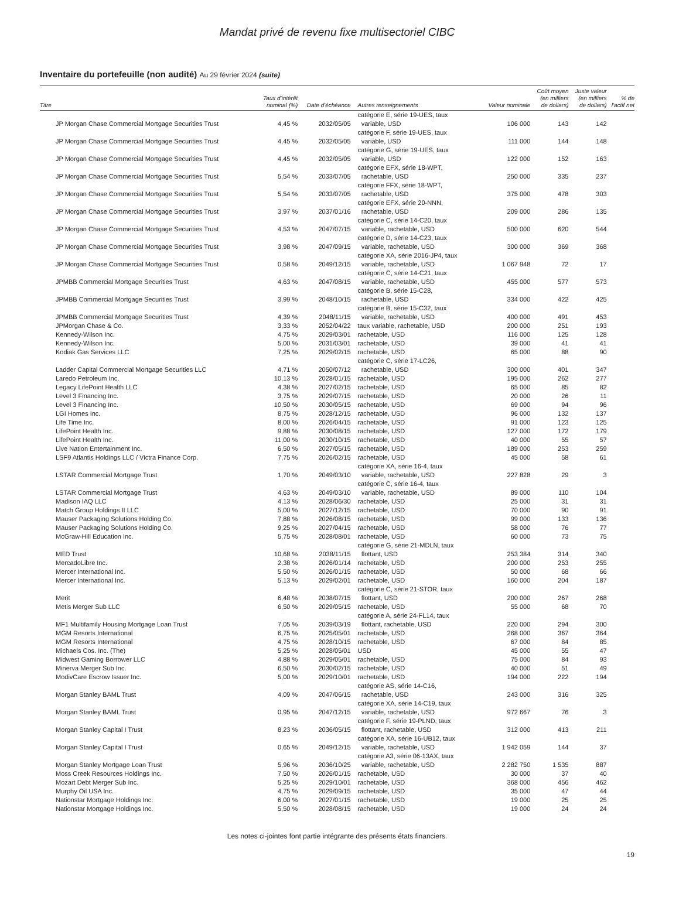Mandat privé de revenu fixe multisectoriel CIBC
Inventaire du portefeuille (non audité) Au 29 février 2024 (suite)
| Titre | Taux d'intérêt nominal (%) | Date d'échéance | Autres renseignements | Valeur nominale | Coût moyen (en milliers de dollars) | Juste valeur (en milliers de dollars) | % de l'actif net |
| --- | --- | --- | --- | --- | --- | --- | --- |
| JP Morgan Chase Commercial Mortgage Securities Trust | 4,45 % | 2032/05/05 | catégorie E, série 19-UES, taux variable, USD | 106 000 | 143 | 142 | |
| JP Morgan Chase Commercial Mortgage Securities Trust | 4,45 % | 2032/05/05 | catégorie F, série 19-UES, taux variable, USD | 111 000 | 144 | 148 | |
| JP Morgan Chase Commercial Mortgage Securities Trust | 4,45 % | 2032/05/05 | catégorie G, série 19-UES, taux variable, USD | 122 000 | 152 | 163 | |
| JP Morgan Chase Commercial Mortgage Securities Trust | 5,54 % | 2033/07/05 | catégorie EFX, série 18-WPT, rachetable, USD | 250 000 | 335 | 237 | |
| JP Morgan Chase Commercial Mortgage Securities Trust | 5,54 % | 2033/07/05 | catégorie FFX, série 18-WPT, rachetable, USD | 375 000 | 478 | 303 | |
| JP Morgan Chase Commercial Mortgage Securities Trust | 3,97 % | 2037/01/16 | catégorie EFX, série 20-NNN, rachetable, USD | 209 000 | 286 | 135 | |
| JP Morgan Chase Commercial Mortgage Securities Trust | 4,53 % | 2047/07/15 | catégorie C, série 14-C20, taux variable, rachetable, USD | 500 000 | 620 | 544 | |
| JP Morgan Chase Commercial Mortgage Securities Trust | 3,98 % | 2047/09/15 | catégorie D, série 14-C23, taux variable, rachetable, USD | 300 000 | 369 | 368 | |
| JP Morgan Chase Commercial Mortgage Securities Trust | 0,58 % | 2049/12/15 | catégorie XA, série 2016-JP4, taux variable, rachetable, USD | 1 067 948 | 72 | 17 | |
| JPMBB Commercial Mortgage Securities Trust | 4,63 % | 2047/08/15 | catégorie C, série 14-C21, taux variable, rachetable, USD | 455 000 | 577 | 573 | |
| JPMBB Commercial Mortgage Securities Trust | 3,99 % | 2048/10/15 | catégorie B, série 15-C28, rachetable, USD | 334 000 | 422 | 425 | |
| JPMBB Commercial Mortgage Securities Trust | 4,39 % | 2048/11/15 | catégorie B, série 15-C32, taux variable, rachetable, USD | 400 000 | 491 | 453 | |
| JPMorgan Chase & Co. | 3,33 % | 2052/04/22 | taux variable, rachetable, USD | 200 000 | 251 | 193 | |
| Kennedy-Wilson Inc. | 4,75 % | 2029/03/01 | rachetable, USD | 116 000 | 125 | 128 | |
| Kennedy-Wilson Inc. | 5,00 % | 2031/03/01 | rachetable, USD | 39 000 | 41 | 41 | |
| Kodiak Gas Services LLC | 7,25 % | 2029/02/15 | rachetable, USD | 65 000 | 88 | 90 | |
| Ladder Capital Commercial Mortgage Securities LLC | 4,71 % | 2050/07/12 | catégorie C, série 17-LC26, rachetable, USD | 300 000 | 401 | 347 | |
| Laredo Petroleum Inc. | 10,13 % | 2028/01/15 | rachetable, USD | 195 000 | 262 | 277 | |
| Legacy LifePoint Health LLC | 4,38 % | 2027/02/15 | rachetable, USD | 65 000 | 85 | 82 | |
| Level 3 Financing Inc. | 3,75 % | 2029/07/15 | rachetable, USD | 20 000 | 26 | 11 | |
| Level 3 Financing Inc. | 10,50 % | 2030/05/15 | rachetable, USD | 69 000 | 94 | 96 | |
| LGI Homes Inc. | 8,75 % | 2028/12/15 | rachetable, USD | 96 000 | 132 | 137 | |
| Life Time Inc. | 8,00 % | 2026/04/15 | rachetable, USD | 91 000 | 123 | 125 | |
| LifePoint Health Inc. | 9,88 % | 2030/08/15 | rachetable, USD | 127 000 | 172 | 179 | |
| LifePoint Health Inc. | 11,00 % | 2030/10/15 | rachetable, USD | 40 000 | 55 | 57 | |
| Live Nation Entertainment Inc. | 6,50 % | 2027/05/15 | rachetable, USD | 189 000 | 253 | 259 | |
| LSF9 Atlantis Holdings LLC / Victra Finance Corp. | 7,75 % | 2026/02/15 | rachetable, USD | 45 000 | 58 | 61 | |
| LSTAR Commercial Mortgage Trust | 1,70 % | 2049/03/10 | catégorie XA, série 16-4, taux variable, rachetable, USD | 227 828 | 29 | 3 | |
| LSTAR Commercial Mortgage Trust | 4,63 % | 2049/03/10 | catégorie C, série 16-4, taux variable, rachetable, USD | 89 000 | 110 | 104 | |
| Madison IAQ LLC | 4,13 % | 2028/06/30 | rachetable, USD | 25 000 | 31 | 31 | |
| Match Group Holdings II LLC | 5,00 % | 2027/12/15 | rachetable, USD | 70 000 | 90 | 91 | |
| Mauser Packaging Solutions Holding Co. | 7,88 % | 2026/08/15 | rachetable, USD | 99 000 | 133 | 136 | |
| Mauser Packaging Solutions Holding Co. | 9,25 % | 2027/04/15 | rachetable, USD | 58 000 | 76 | 77 | |
| McGraw-Hill Education Inc. | 5,75 % | 2028/08/01 | rachetable, USD | 60 000 | 73 | 75 | |
| MED Trust | 10,68 % | 2038/11/15 | catégorie G, série 21-MDLN, taux flottant, USD | 253 384 | 314 | 340 | |
| MercadoLibre Inc. | 2,38 % | 2026/01/14 | rachetable, USD | 200 000 | 253 | 255 | |
| Mercer International Inc. | 5,50 % | 2026/01/15 | rachetable, USD | 50 000 | 68 | 66 | |
| Mercer International Inc. | 5,13 % | 2029/02/01 | rachetable, USD | 160 000 | 204 | 187 | |
| Merit | 6,48 % | 2038/07/15 | catégorie C, série 21-STOR, taux flottant, USD | 200 000 | 267 | 268 | |
| Metis Merger Sub LLC | 6,50 % | 2029/05/15 | rachetable, USD | 55 000 | 68 | 70 | |
| MF1 Multifamily Housing Mortgage Loan Trust | 7,05 % | 2039/03/19 | catégorie A, série 24-FL14, taux flottant, rachetable, USD | 220 000 | 294 | 300 | |
| MGM Resorts International | 6,75 % | 2025/05/01 | rachetable, USD | 268 000 | 367 | 364 | |
| MGM Resorts International | 4,75 % | 2028/10/15 | rachetable, USD | 67 000 | 84 | 85 | |
| Michaels Cos. Inc. (The) | 5,25 % | 2028/05/01 | USD | 45 000 | 55 | 47 | |
| Midwest Gaming Borrower LLC | 4,88 % | 2029/05/01 | rachetable, USD | 75 000 | 84 | 93 | |
| Minerva Merger Sub Inc. | 6,50 % | 2030/02/15 | rachetable, USD | 40 000 | 51 | 49 | |
| ModivCare Escrow Issuer Inc. | 5,00 % | 2029/10/01 | rachetable, USD | 194 000 | 222 | 194 | |
| Morgan Stanley BAML Trust | 4,09 % | 2047/06/15 | catégorie AS, série 14-C16, rachetable, USD | 243 000 | 316 | 325 | |
| Morgan Stanley BAML Trust | 0,95 % | 2047/12/15 | catégorie XA, série 14-C19, taux variable, rachetable, USD | 972 667 | 76 | 3 | |
| Morgan Stanley Capital I Trust | 8,23 % | 2036/05/15 | catégorie F, série 19-PLND, taux flottant, rachetable, USD | 312 000 | 413 | 211 | |
| Morgan Stanley Capital I Trust | 0,65 % | 2049/12/15 | catégorie XA, série 16-UB12, taux variable, rachetable, USD | 1 942 059 | 144 | 37 | |
| Morgan Stanley Mortgage Loan Trust | 5,96 % | 2036/10/25 | catégorie A3, série 06-13AX, taux variable, rachetable, USD | 2 282 750 | 1 535 | 887 | |
| Moss Creek Resources Holdings Inc. | 7,50 % | 2026/01/15 | rachetable, USD | 30 000 | 37 | 40 | |
| Mozart Debt Merger Sub Inc. | 5,25 % | 2029/10/01 | rachetable, USD | 368 000 | 456 | 462 | |
| Murphy Oil USA Inc. | 4,75 % | 2029/09/15 | rachetable, USD | 35 000 | 47 | 44 | |
| Nationstar Mortgage Holdings Inc. | 6,00 % | 2027/01/15 | rachetable, USD | 19 000 | 25 | 25 | |
| Nationstar Mortgage Holdings Inc. | 5,50 % | 2028/08/15 | rachetable, USD | 19 000 | 24 | 24 | |
Les notes ci-jointes font partie intégrante des présents états financiers.
19